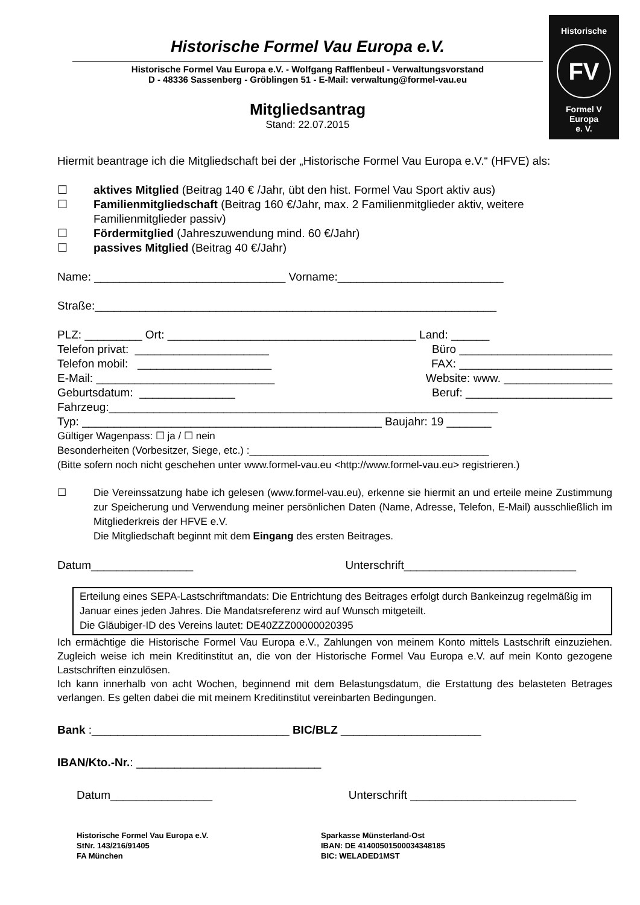Historische
FV
Formel V
Europa
e. V.
Historische Formel Vau Europa e.V.
Historische Formel Vau Europa e.V. - Wolfgang Rafflenbeul - Verwaltungsvorstand
D - 48336 Sassenberg - Gröblingen 51 - E-Mail: verwaltung@formel-vau.eu
Mitgliedsantrag
Stand: 22.07.2015
Hiermit beantrage ich die Mitgliedschaft bei der „Historische Formel Vau Europa e.V.“ (HFVE) als:
☐ aktives Mitglied (Beitrag 140 € /Jahr, übt den hist. Formel Vau Sport aktiv aus)
☐ Familienmitgliedschaft (Beitrag 160 €/Jahr, max. 2 Familienmitglieder aktiv, weitere
Familienmitglieder passiv)
☐ Fördermitglied (Jahreszuwendung mind. 60 €/Jahr)
☐ passives Mitglied (Beitrag 40 €/Jahr)
Name: ______________________________ Vorname:__________________________
Straße:_______________________________________________________________
PLZ: _________ Ort: _______________________________________ Land: ______
Telefon privat: _____________________ Büro ________________________
Telefon mobil: _____________________ FAX: ________________________
E-Mail: ____________________________ Website: www. _________________
Geburtsdatum: _______________ Beruf: _______________________
Fahrzeug:_____________________________________________________________
Typ: _______________________________________________ Baujahr: 19 _______
Gültiger Wagenpass: ☐ ja / ☐ nein
Besonderheiten (Vorbesitzer, Siege, etc.) :__________________________________________
(Bitte sofern noch nicht geschehen unter www.formel-vau.eu <http://www.formel-vau.eu> registrieren.)
☐ Die Vereinssatzung habe ich gelesen (www.formel-vau.eu), erkenne sie hiermit an und erteile meine Zustimmung zur Speicherung und Verwendung meiner persönlichen Daten (Name, Adresse, Telefon, E-Mail) ausschließlich im Mitgliederkreis der HFVE e.V.
Die Mitgliedschaft beginnt mit dem Eingang des ersten Beitrages.
Datum________________ Unterschrift___________________________
Erteilung eines SEPA-Lastschriftmandats: Die Entrichtung des Beitrages erfolgt durch Bankeinzug regelmäßig im Januar eines jeden Jahres. Die Mandatsreferenz wird auf Wunsch mitgeteilt.
Die Gläubiger-ID des Vereins lautet: DE40ZZZ00000020395
Ich ermächtige die Historische Formel Vau Europa e.V., Zahlungen von meinem Konto mittels Lastschrift einzuziehen. Zugleich weise ich mein Kreditinstitut an, die von der Historische Formel Vau Europa e.V. auf mein Konto gezogene Lastschriften einzulösen.
Ich kann innerhalb von acht Wochen, beginnend mit dem Belastungsdatum, die Erstattung des belasteten Betrages verlangen. Es gelten dabei die mit meinem Kreditinstitut vereinbarten Bedingungen.
Bank :_______________________________ BIC/BLZ ______________________
IBAN/Kto.-Nr.: _____________________________
Datum________________ Unterschrift __________________________
Historische Formel Vau Europa e.V.
StNr. 143/216/91405
FA München
Sparkasse Münsterland-Ost
IBAN: DE 41400501500034348185
BIC: WELADED1MST